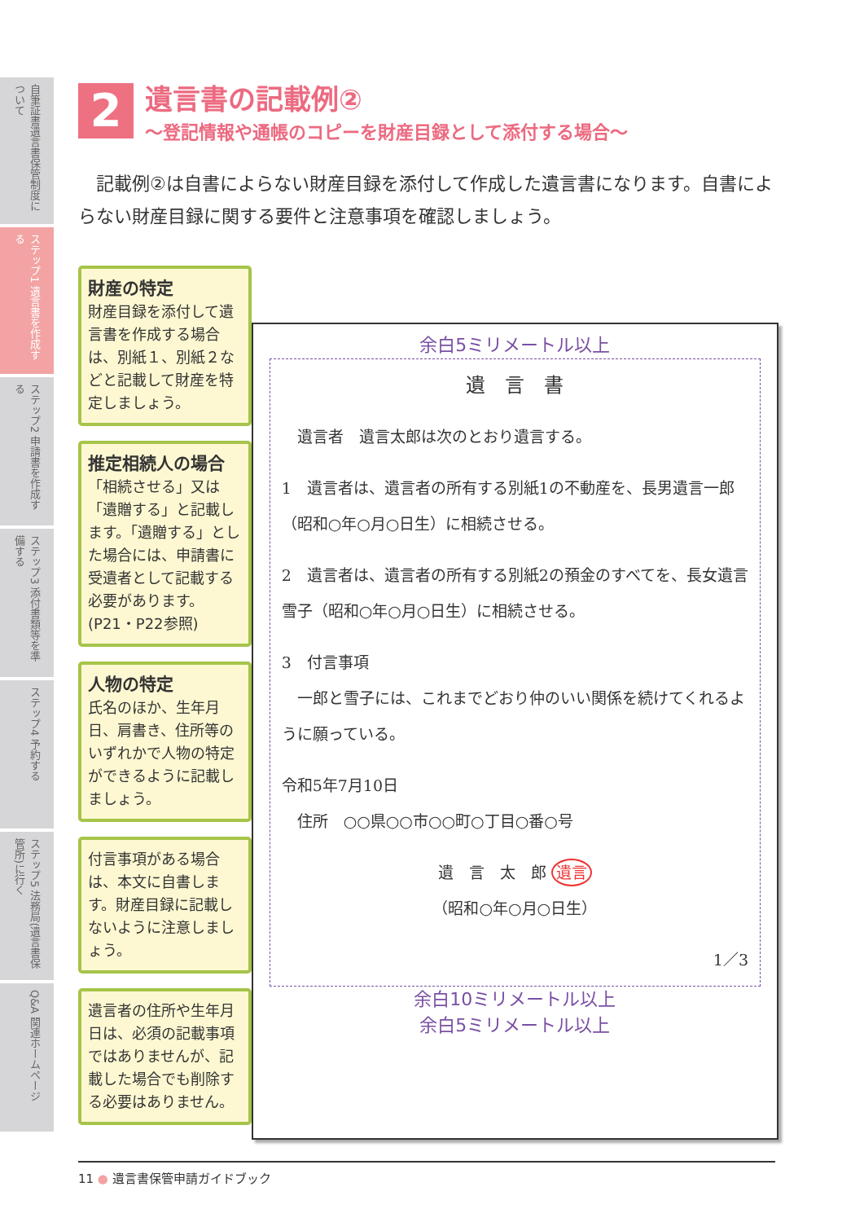自筆証書遺言書保管制度について
ステップ1 遺言書を作成する
ステップ2 申請書を作成する
ステップ3 添付書類等を準備する
ステップ4 予約する
ステップ5 法務局(遺言書保管所)に行く
Q&A 関連ホームページ
2
遺言書の記載例②
～登記情報や通帳のコピーを財産目録として添付する場合～
　記載例②は自書によらない財産目録を添付して作成した遺言書になります。自書によらない財産目録に関する要件と注意事項を確認しましょう。
財産の特定
財産目録を添付して遺言書を作成する場合は、別紙１、別紙２などと記載して財産を特定しましょう。
推定相続人の場合
「相続させる」又は「遺贈する」と記載します。「遺贈する」とした場合には、申請書に受遺者として記載する必要があります。
(P21・P22参照)
人物の特定
氏名のほか、生年月日、肩書き、住所等のいずれかで人物の特定ができるように記載しましょう。
付言事項がある場合は、本文に自書します。財産目録に記載しないように注意しましょう。
遺言者の住所や生年月日は、必須の記載事項ではありませんが、記載した場合でも削除する必要はありません。
余白5ミリメートル以上
遺　言　書
　遺言者　遺言太郎は次のとおり遺言する。
1　遺言者は、遺言者の所有する別紙1の不動産を、長男遺言一郎（昭和○年○月○日生）に相続させる。
2　遺言者は、遺言者の所有する別紙2の預金のすべてを、長女遺言雪子（昭和○年○月○日生）に相続させる。
3　付言事項
　一郎と雪子には、これまでどおり仲のいい関係を続けてくれるように願っている。
令和5年7月10日
　住所　○○県○○市○○町○丁目○番○号
遺　言　太　郎 遺言
（昭和○年○月○日生）
1／3
余白10ミリメートル以上
余白5ミリメートル以上
11 ● 遺言書保管申請ガイドブック